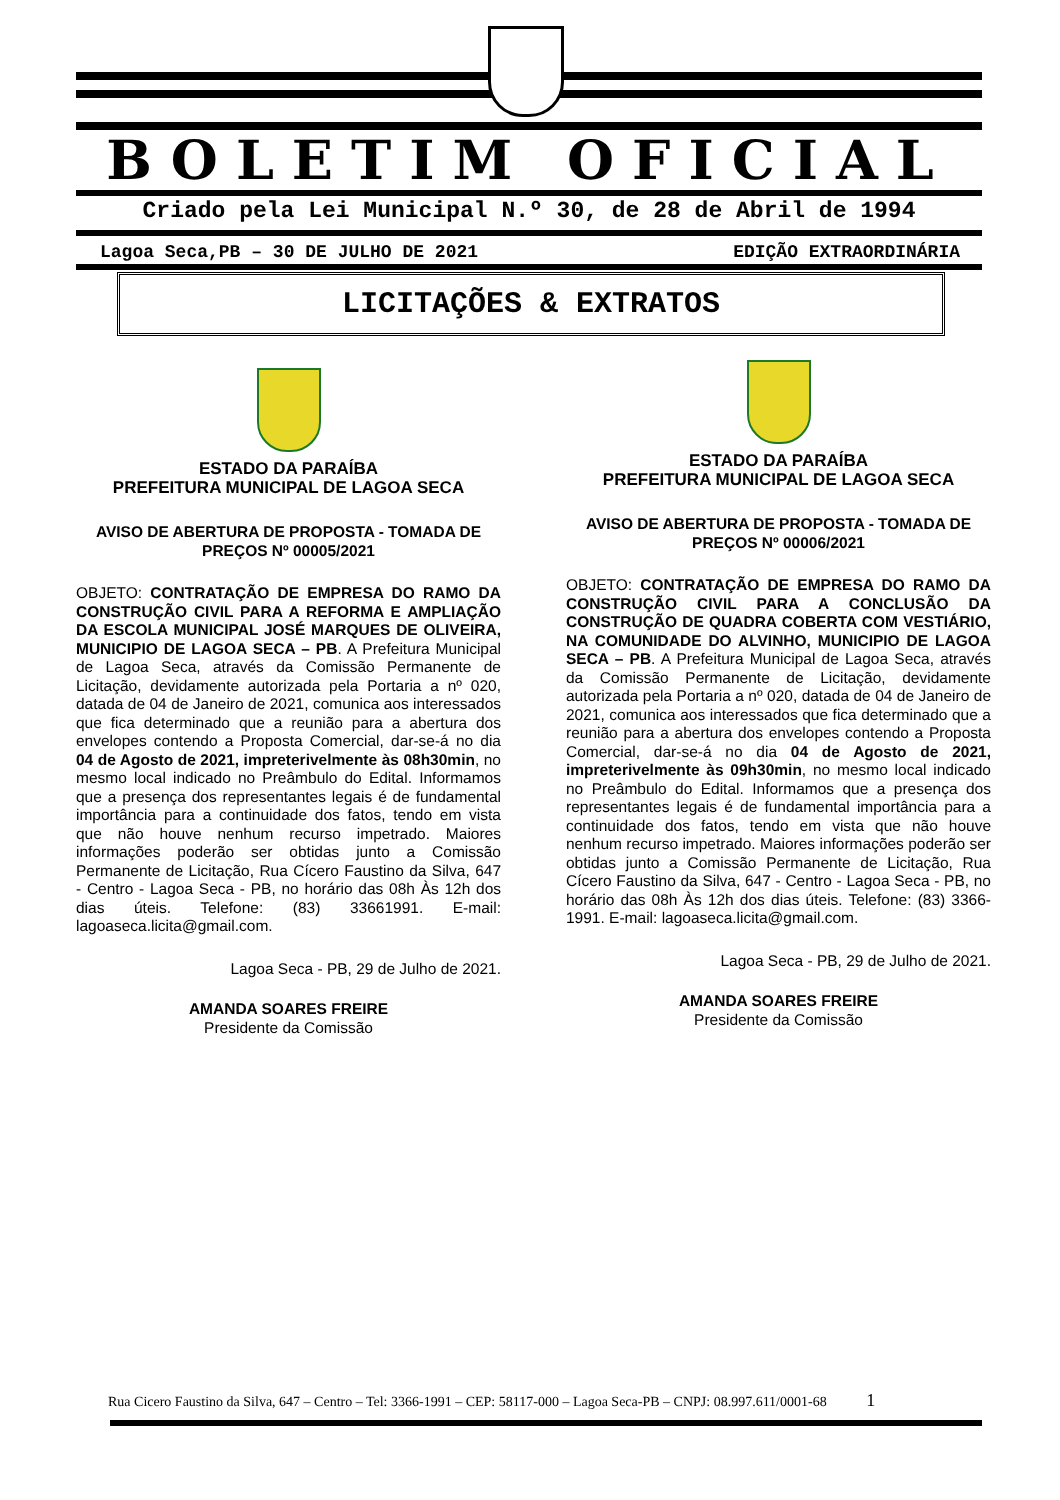BOLETIM OFICIAL
Criado pela Lei Municipal N.º 30, de 28 de Abril de 1994
Lagoa Seca,PB – 30 DE JULHO DE 2021 EDIÇÃO EXTRAORDINÁRIA
LICITAÇÕES & EXTRATOS
ESTADO DA PARAÍBA
PREFEITURA MUNICIPAL DE LAGOA SECA
AVISO DE ABERTURA DE PROPOSTA - TOMADA DE PREÇOS Nº 00005/2021
OBJETO: CONTRATAÇÃO DE EMPRESA DO RAMO DA CONSTRUÇÃO CIVIL PARA A REFORMA E AMPLIAÇÃO DA ESCOLA MUNICIPAL JOSÉ MARQUES DE OLIVEIRA, MUNICIPIO DE LAGOA SECA – PB. A Prefeitura Municipal de Lagoa Seca, através da Comissão Permanente de Licitação, devidamente autorizada pela Portaria a nº 020, datada de 04 de Janeiro de 2021, comunica aos interessados que fica determinado que a reunião para a abertura dos envelopes contendo a Proposta Comercial, dar-se-á no dia 04 de Agosto de 2021, impreterivelmente às 08h30min, no mesmo local indicado no Preâmbulo do Edital. Informamos que a presença dos representantes legais é de fundamental importância para a continuidade dos fatos, tendo em vista que não houve nenhum recurso impetrado. Maiores informações poderão ser obtidas junto a Comissão Permanente de Licitação, Rua Cícero Faustino da Silva, 647 - Centro - Lagoa Seca - PB, no horário das 08h Às 12h dos dias úteis. Telefone: (83) 33661991. E-mail: lagoaseca.licita@gmail.com.
Lagoa Seca - PB, 29 de Julho de 2021.
AMANDA SOARES FREIRE
Presidente da Comissão
ESTADO DA PARAÍBA
PREFEITURA MUNICIPAL DE LAGOA SECA
AVISO DE ABERTURA DE PROPOSTA - TOMADA DE PREÇOS Nº 00006/2021
OBJETO: CONTRATAÇÃO DE EMPRESA DO RAMO DA CONSTRUÇÃO CIVIL PARA A CONCLUSÃO DA CONSTRUÇÃO DE QUADRA COBERTA COM VESTIÁRIO, NA COMUNIDADE DO ALVINHO, MUNICIPIO DE LAGOA SECA – PB. A Prefeitura Municipal de Lagoa Seca, através da Comissão Permanente de Licitação, devidamente autorizada pela Portaria a nº 020, datada de 04 de Janeiro de 2021, comunica aos interessados que fica determinado que a reunião para a abertura dos envelopes contendo a Proposta Comercial, dar-se-á no dia 04 de Agosto de 2021, impreterivelmente às 09h30min, no mesmo local indicado no Preâmbulo do Edital. Informamos que a presença dos representantes legais é de fundamental importância para a continuidade dos fatos, tendo em vista que não houve nenhum recurso impetrado. Maiores informações poderão ser obtidas junto a Comissão Permanente de Licitação, Rua Cícero Faustino da Silva, 647 - Centro - Lagoa Seca - PB, no horário das 08h Às 12h dos dias úteis. Telefone: (83) 3366-1991. E-mail: lagoaseca.licita@gmail.com.
Lagoa Seca - PB, 29 de Julho de 2021.
AMANDA SOARES FREIRE
Presidente da Comissão
Rua Cicero Faustino da Silva, 647 – Centro – Tel: 3366-1991 – CEP: 58117-000 – Lagoa Seca-PB – CNPJ: 08.997.611/0001-68 1